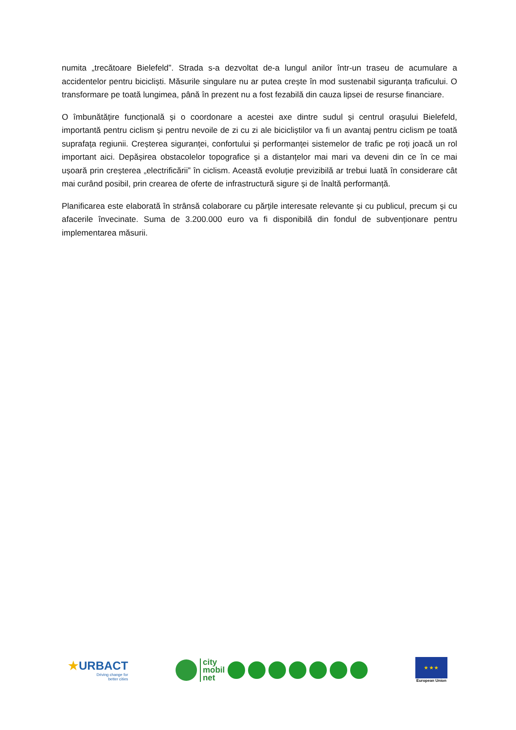numita „trecătoare Bielefeld”. Strada s-a dezvoltat de-a lungul anilor într-un traseu de acumulare a accidentelor pentru bicicliști. Măsurile singulare nu ar putea crește în mod sustenabil siguranța traficului. O transformare pe toată lungimea, până în prezent nu a fost fezabilă din cauza lipsei de resurse financiare.
O îmbunătățire funcțională și o coordonare a acestei axe dintre sudul și centrul orașului Bielefeld, importantă pentru ciclism și pentru nevoile de zi cu zi ale bicicliștilor va fi un avantaj pentru ciclism pe toată suprafața regiunii. Creșterea siguranței, confortului și performanței sistemelor de trafic pe roți joacă un rol important aici. Depășirea obstacolelor topografice și a distanțelor mai mari va deveni din ce în ce mai ușoară prin creșterea „electrificării” în ciclism. Această evoluție previzibilă ar trebui luată în considerare cât mai curând posibil, prin crearea de oferte de infrastructură sigure și de înaltă performanță.
Planificarea este elaborată în strânsă colaborare cu părțile interesate relevante și cu publicul, precum și cu afacerile învecinate. Suma de 3.200.000 euro va fi disponibilă din fondul de subvenționare pentru implementarea măsurii.
★URBACT
Driving change for
better cities
city
mobil
net
★ ★ ★
European Union